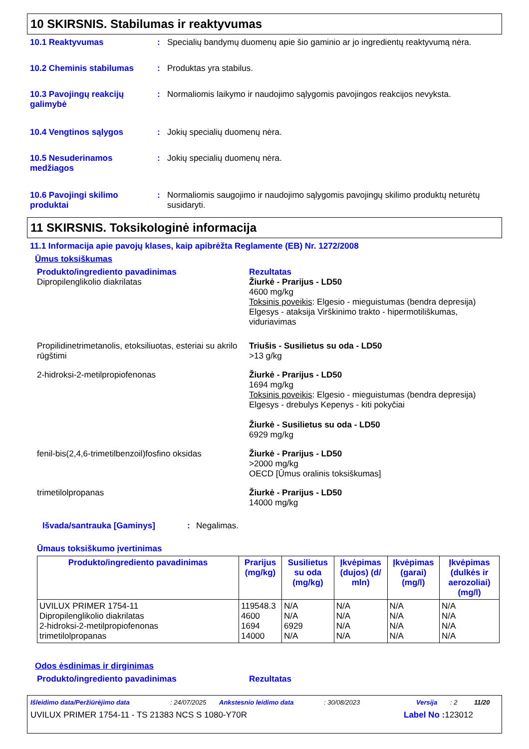10 SKIRSNIS. Stabilumas ir reaktyvumas
10.1 Reaktyvumas : Specialių bandymų duomenų apie šio gaminio ar jo ingredientų reaktyvumą nėra.
10.2 Cheminis stabilumas : Produktas yra stabilus.
10.3 Pavojingų reakcijų galimybė
: Normaliomis laikymo ir naudojimo sąlygomis pavojingos reakcijos nevyksta.
10.4 Vengtinos sąlygos : Jokių specialių duomenų nėra.
10.5 Nesuderinamos medžiagos
: Jokių specialių duomenų nėra.
10.6 Pavojingi skilimo produktai
: Normaliomis saugojimo ir naudojimo sąlygomis pavojingų skilimo produktų neturėtų susidaryti.
11 SKIRSNIS. Toksikologinė informacija
11.1 Informacija apie pavojų klases, kaip apibrėžta Reglamente (EB) Nr. 1272/2008
Ūmus toksiškumas
Produkto/ingrediento pavadinimas Rezultatas
Dipropilenglikolio diakrilatas Žiurkė - Prarijus - LD50
4600 mg/kg
Toksinis poveikis: Elgesio - mieguistumas (bendra depresija) Elgesys - ataksija Virškinimo trakto - hipermotiliškumas, viduriavimas
Propilidinetrimetanolis, etoksiliuotas, esteriai su akrilo rūgštimi
Triušis - Susilietus su oda - LD50
>13 g/kg
2-hidroksi-2-metilpropiofenonas Žiurkė - Prarijus - LD50
1694 mg/kg
Toksinis poveikis: Elgesio - mieguistumas (bendra depresija) Elgesys - drebulys Kepenys - kiti pokyčiai
Žiurkė - Susilietus su oda - LD50
6929 mg/kg
fenil-bis(2,4,6-trimetilbenzoil)fosfino oksidas
Žiurkė - Prarijus - LD50
>2000 mg/kg
OECD [Ūmus oralinis toksiškumas]
trimetilolpropanas Žiurkė - Prarijus - LD50
14000 mg/kg
Išvada/santrauka [Gaminys] : Negalimas.
Ūmaus toksiškumo įvertinimas
| Produkto/ingrediento pavadinimas | Prarijus (mg/kg) | Susilietus su oda (mg/kg) | Įkvėpimas (dujos) (d/ mln) | Įkvėpimas (garai) (mg/l) | Įkvėpimas (dulkės ir aerozoliai) (mg/l) |
| --- | --- | --- | --- | --- | --- |
| UVILUX PRIMER 1754-11 Dipropilenglikolio diakrilatas 2-hidroksi-2-metilpropiofenonas trimetilolpropanas | 119548.3 4600 1694 14000 | N/A N/A 6929 N/A | N/A N/A N/A N/A | N/A N/A N/A N/A | N/A N/A N/A N/A |
Odos ėsdinimas ir dirginimas
Produkto/ingrediento pavadinimas Rezultatas
Išleidimo data/Peržiūrėjimo data: 24/07/2025 Ankstesnio leidimo data: 30/08/2023 Versija: 2 11/20
UVILUX PRIMER 1754-11 - TS 21383 NCS S 1080-Y70R Label No : 123012